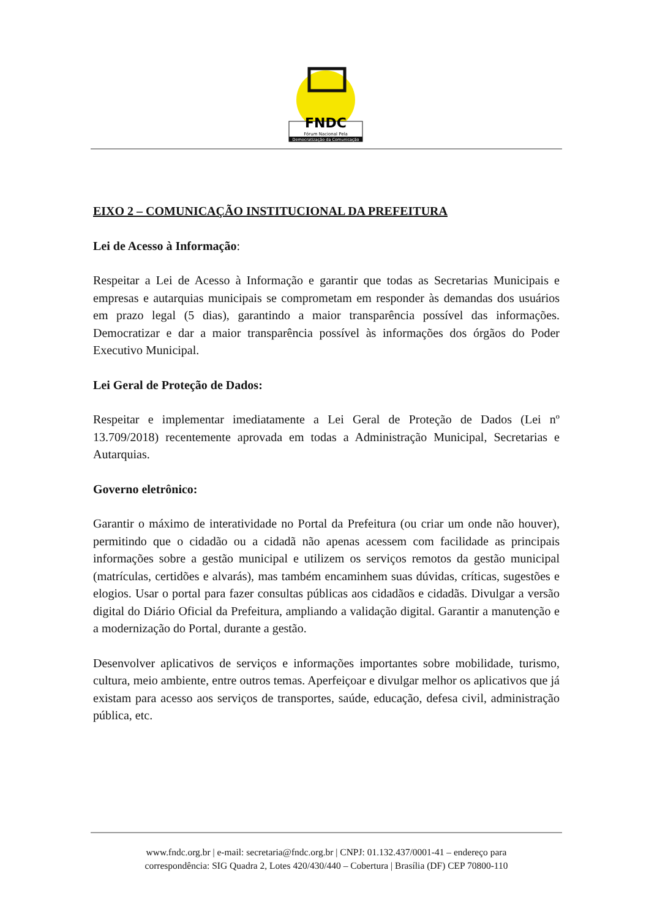FNDC
Fórum Nacional Pela
Democratização da Comunicação
EIXO 2 – COMUNICAÇÃO INSTITUCIONAL DA PREFEITURA
Lei de Acesso à Informação:
Respeitar a Lei de Acesso à Informação e garantir que todas as Secretarias Municipais e empresas e autarquias municipais se comprometam em responder às demandas dos usuários em prazo legal (5 dias), garantindo a maior transparência possível das informações. Democratizar e dar a maior transparência possível às informações dos órgãos do Poder Executivo Municipal.
Lei Geral de Proteção de Dados:
Respeitar e implementar imediatamente a Lei Geral de Proteção de Dados (Lei nº 13.709/2018) recentemente aprovada em todas a Administração Municipal, Secretarias e Autarquias.
Governo eletrônico:
Garantir o máximo de interatividade no Portal da Prefeitura (ou criar um onde não houver), permitindo que o cidadão ou a cidadã não apenas acessem com facilidade as principais informações sobre a gestão municipal e utilizem os serviços remotos da gestão municipal (matrículas, certidões e alvarás), mas também encaminhem suas dúvidas, críticas, sugestões e elogios. Usar o portal para fazer consultas públicas aos cidadãos e cidadãs. Divulgar a versão digital do Diário Oficial da Prefeitura, ampliando a validação digital. Garantir a manutenção e a modernização do Portal, durante a gestão.
Desenvolver aplicativos de serviços e informações importantes sobre mobilidade, turismo, cultura, meio ambiente, entre outros temas. Aperfeiçoar e divulgar melhor os aplicativos que já existam para acesso aos serviços de transportes, saúde, educação, defesa civil, administração pública, etc.
www.fndc.org.br | e-mail: secretaria@fndc.org.br | CNPJ: 01.132.437/0001-41 – endereço para
correspondência: SIG Quadra 2, Lotes 420/430/440 – Cobertura | Brasília (DF) CEP 70800-110